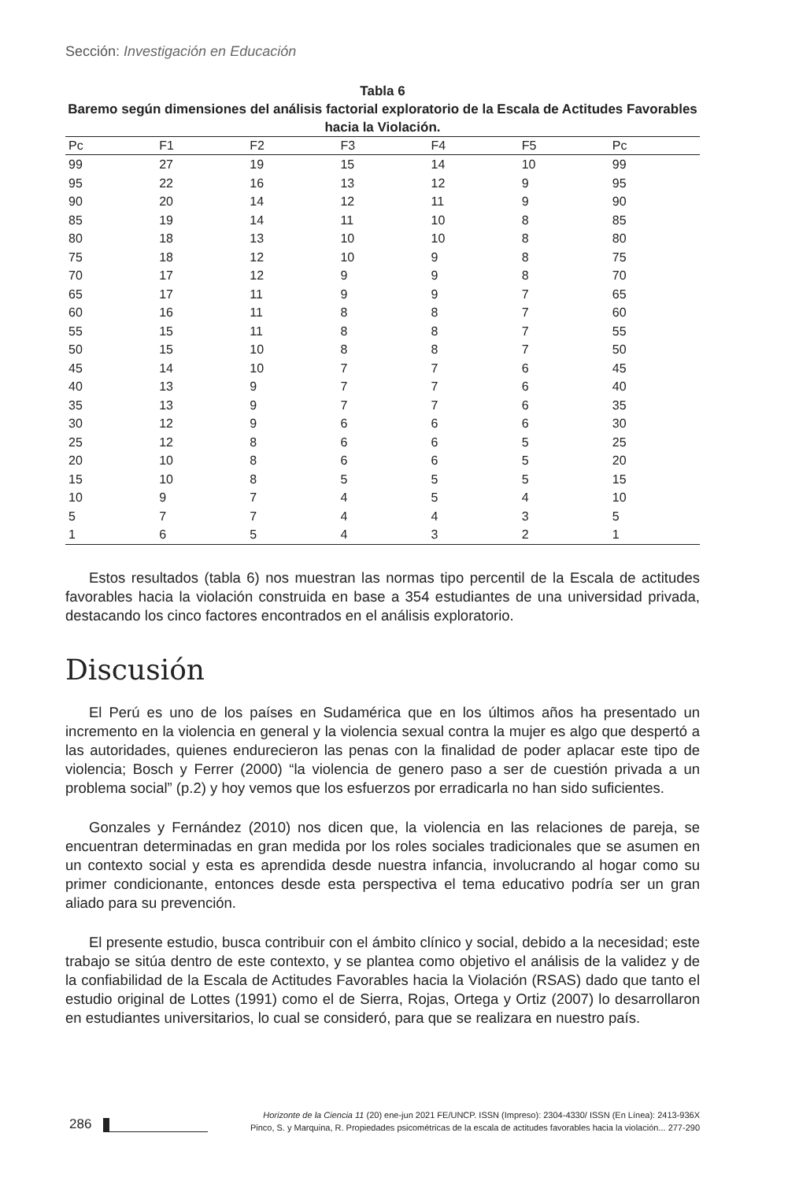Sección: Investigación en Educación
Tabla 6
Baremo según dimensiones del análisis factorial exploratorio de la Escala de Actitudes Favorables hacia la Violación.
| Pc | F1 | F2 | F3 | F4 | F5 | Pc |
| --- | --- | --- | --- | --- | --- | --- |
| 99 | 27 | 19 | 15 | 14 | 10 | 99 |
| 95 | 22 | 16 | 13 | 12 | 9 | 95 |
| 90 | 20 | 14 | 12 | 11 | 9 | 90 |
| 85 | 19 | 14 | 11 | 10 | 8 | 85 |
| 80 | 18 | 13 | 10 | 10 | 8 | 80 |
| 75 | 18 | 12 | 10 | 9 | 8 | 75 |
| 70 | 17 | 12 | 9 | 9 | 8 | 70 |
| 65 | 17 | 11 | 9 | 9 | 7 | 65 |
| 60 | 16 | 11 | 8 | 8 | 7 | 60 |
| 55 | 15 | 11 | 8 | 8 | 7 | 55 |
| 50 | 15 | 10 | 8 | 8 | 7 | 50 |
| 45 | 14 | 10 | 7 | 7 | 6 | 45 |
| 40 | 13 | 9 | 7 | 7 | 6 | 40 |
| 35 | 13 | 9 | 7 | 7 | 6 | 35 |
| 30 | 12 | 9 | 6 | 6 | 6 | 30 |
| 25 | 12 | 8 | 6 | 6 | 5 | 25 |
| 20 | 10 | 8 | 6 | 6 | 5 | 20 |
| 15 | 10 | 8 | 5 | 5 | 5 | 15 |
| 10 | 9 | 7 | 4 | 5 | 4 | 10 |
| 5 | 7 | 7 | 4 | 4 | 3 | 5 |
| 1 | 6 | 5 | 4 | 3 | 2 | 1 |
Estos resultados (tabla 6) nos muestran las normas tipo percentil de la Escala de actitudes favorables hacia la violación construida en base a 354 estudiantes de una universidad privada, destacando los cinco factores encontrados en el análisis exploratorio.
Discusión
El Perú es uno de los países en Sudamérica que en los últimos años ha presentado un incremento en la violencia en general y la violencia sexual contra la mujer es algo que despertó a las autoridades, quienes endurecieron las penas con la finalidad de poder aplacar este tipo de violencia; Bosch y Ferrer (2000) “la violencia de genero paso a ser de cuestión privada a un problema social” (p.2) y hoy vemos que los esfuerzos por erradicarla no han sido suficientes.
Gonzales y Fernández (2010) nos dicen que, la violencia en las relaciones de pareja, se encuentran determinadas en gran medida por los roles sociales tradicionales que se asumen en un contexto social y esta es aprendida desde nuestra infancia, involucrando al hogar como su primer condicionante, entonces desde esta perspectiva el tema educativo podría ser un gran aliado para su prevención.
El presente estudio, busca contribuir con el ámbito clínico y social, debido a la necesidad; este trabajo se sitúa dentro de este contexto, y se plantea como objetivo el análisis de la validez y de la confiabilidad de la Escala de Actitudes Favorables hacia la Violación (RSAS) dado que tanto el estudio original de Lottes (1991) como el de Sierra, Rojas, Ortega y Ortiz (2007) lo desarrollaron en estudiantes universitarios, lo cual se consideró, para que se realizara en nuestro país.
Horizonte de la Ciencia 11 (20) ene-jun 2021 FE/UNCP. ISSN (Impreso): 2304-4330/ ISSN (En Línea): 2413-936X
Pinco, S. y Marquina, R. Propiedades psicométricas de la escala de actitudes favorables hacia la violación... 277-290
286